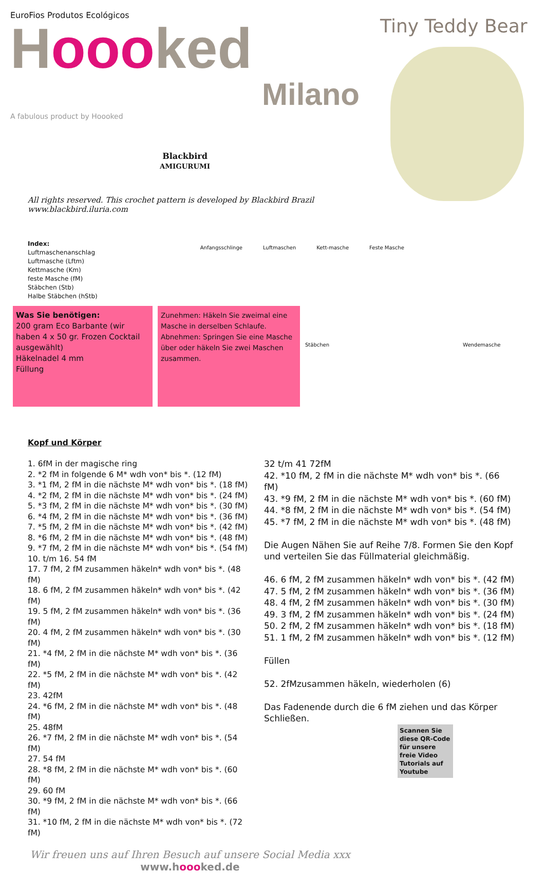EuroFios Produtos Ecológicos
Hoooked
Milano
A fabulous product by Hoooked
Blackbird
AMIGURUMI
Tiny Teddy Bear
All rights reserved. This crochet pattern is developed by Blackbird Brazil
www.blackbird.iluria.com
Index:
Luftmaschenanschlag
Luftmasche (Lftm)
Kettmasche (Km)
feste Masche (fM)
Stäbchen (Stb)
Halbe Stäbchen (hStb)
Anfangsschlinge Luftmaschen Kett-masche Feste Masche
Was Sie benötigen:
200 gram Eco Barbante (wir haben 4 x 50 gr. Frozen Cocktail ausgewählt)
Häkelnadel 4 mm
Füllung
Zunehmen: Häkeln Sie zweimal eine Masche in derselben Schlaufe. Abnehmen: Springen Sie eine Masche über oder häkeln Sie zwei Maschen zusammen.
Stäbchen Wendemasche
Kopf und Körper
1. 6fM in der magische ring
2. *2 fM in folgende 6 M* wdh von* bis *. (12 fM)
3. *1 fM, 2 fM in die nächste M* wdh von* bis *. (18 fM)
4. *2 fM, 2 fM in die nächste M* wdh von* bis *. (24 fM)
5. *3 fM, 2 fM in die nächste M* wdh von* bis *. (30 fM)
6. *4 fM, 2 fM in die nächste M* wdh von* bis *. (36 fM)
7. *5 fM, 2 fM in die nächste M* wdh von* bis *. (42 fM)
8. *6 fM, 2 fM in die nächste M* wdh von* bis *. (48 fM)
9. *7 fM, 2 fM in die nächste M* wdh von* bis *. (54 fM)
10. t/m 16. 54 fM
17. 7 fM, 2 fM zusammen häkeln* wdh von* bis *. (48 fM)
18. 6 fM, 2 fM zusammen häkeln* wdh von* bis *. (42 fM)
19. 5 fM, 2 fM zusammen häkeln* wdh von* bis *. (36 fM)
20. 4 fM, 2 fM zusammen häkeln* wdh von* bis *. (30 fM)
21. *4 fM, 2 fM in die nächste M* wdh von* bis *. (36 fM)
22. *5 fM, 2 fM in die nächste M* wdh von* bis *. (42 fM)
23. 42fM
24. *6 fM, 2 fM in die nächste M* wdh von* bis *. (48 fM)
25. 48fM
26. *7 fM, 2 fM in die nächste M* wdh von* bis *. (54 fM)
27. 54 fM
28. *8 fM, 2 fM in die nächste M* wdh von* bis *. (60 fM)
29. 60 fM
30. *9 fM, 2 fM in die nächste M* wdh von* bis *. (66 fM)
31. *10 fM, 2 fM in die nächste M* wdh von* bis *. (72 fM)
32 t/m 41 72fM
42. *10 fM, 2 fM in die nächste M* wdh von* bis *. (66 fM)
43. *9 fM, 2 fM in die nächste M* wdh von* bis *. (60 fM)
44. *8 fM, 2 fM in die nächste M* wdh von* bis *. (54 fM)
45. *7 fM, 2 fM in die nächste M* wdh von* bis *. (48 fM)
Die Augen Nähen Sie auf Reihe 7/8. Formen Sie den Kopf und verteilen Sie das Füllmaterial gleichmäßig.
46. 6 fM, 2 fM zusammen häkeln* wdh von* bis *. (42 fM)
47. 5 fM, 2 fM zusammen häkeln* wdh von* bis *. (36 fM)
48. 4 fM, 2 fM zusammen häkeln* wdh von* bis *. (30 fM)
49. 3 fM, 2 fM zusammen häkeln* wdh von* bis *. (24 fM)
50. 2 fM, 2 fM zusammen häkeln* wdh von* bis *. (18 fM)
51. 1 fM, 2 fM zusammen häkeln* wdh von* bis *. (12 fM)
Füllen
52. 2fMzusammen häkeln, wiederholen (6)
Das Fadenende durch die 6 fM ziehen und das Körper Schließen.
Scannen Sie diese QR-Code für unsere freie Video Tutorials auf Youtube
Wir freuen uns auf Ihren Besuch auf unsere Social Media xxx
www.hoooked.de